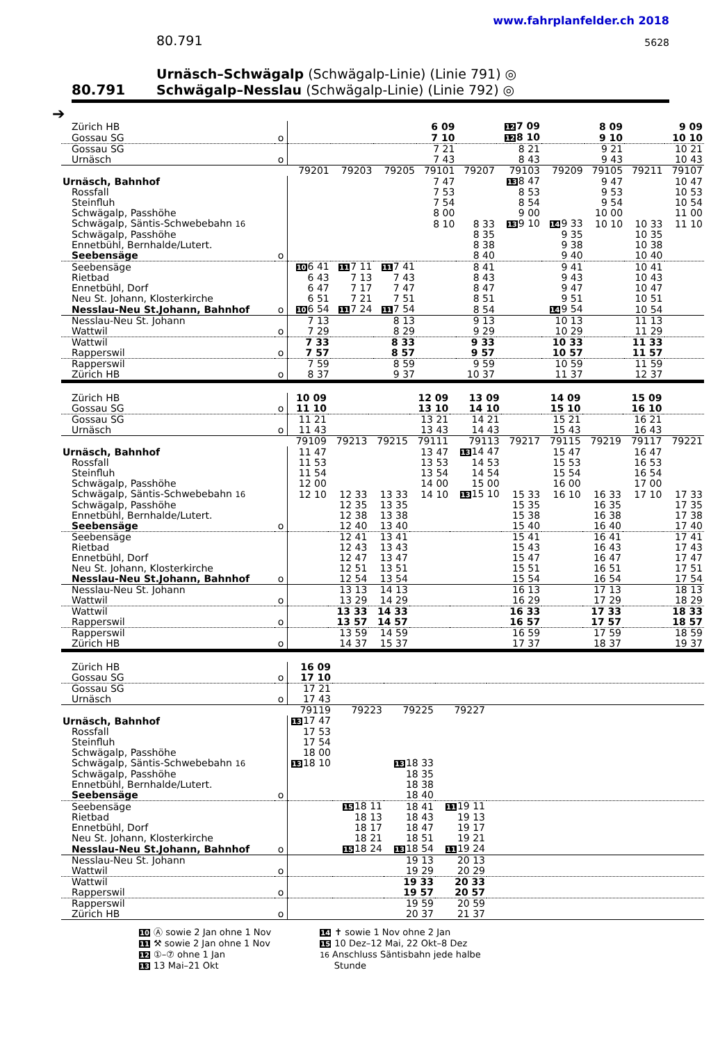www.fahrplanfelder.ch 2018
80.791 5628
80.791
Urnäsch–Schwägalp (Schwägalp-Linie) (Linie 791) ◎
Schwägalp–Nesslau (Schwägalp-Linie) (Linie 792) ◎
➔
| Zürich HB | | | | | 6 09 | | 12 7 09 | | 8 09 | | 9 09 |
| Gossau SG | o | | | | 7 10 | | 12 8 10 | | 9 10 | | 10 10 |
| Gossau SG | | | | | 7 21 | | 8 21 | | 9 21 | | 10 21 |
| Urnäsch | o | | | | 7 43 | | 8 43 | | 9 43 | | 10 43 |
| | | 79201 | 79203 | 79205 | 79101 | 79207 | 79103 | 79209 | 79105 | 79211 | 79107 |
| Urnäsch, Bahnhof | | | | | 7 47 | | 13 8 47 | | 9 47 | | 10 47 |
| Rossfall | | | | | 7 53 | | 8 53 | | 9 53 | | 10 53 |
| Steinfluh | | | | | 7 54 | | 8 54 | | 9 54 | | 10 54 |
| Schwägalp, Passhöhe | | | | | 8 00 | | 9 00 | | 10 00 | | 11 00 |
| Schwägalp, Säntis-Schwebebahn 16 | | | | | 8 10 | 8 33 | 13 9 10 | 14 9 33 | 10 10 | 10 33 | 11 10 |
| Schwägalp, Passhöhe | | | | | | 8 35 | | 9 35 | | 10 35 | |
| Ennetbühl, Bernhalde/Lutert. | | | | | | 8 38 | | 9 38 | | 10 38 | |
| Seebensäge | o | | | | | 8 40 | | 9 40 | | 10 40 | |
| Seebensäge | | 10 6 41 | 11 7 11 | 11 7 41 | | 8 41 | | 9 41 | | 10 41 | |
| Rietbad | | 6 43 | 7 13 | 7 43 | | 8 43 | | 9 43 | | 10 43 | |
| Ennetbühl, Dorf | | 6 47 | 7 17 | 7 47 | | 8 47 | | 9 47 | | 10 47 | |
| Neu St. Johann, Klosterkirche | | 6 51 | 7 21 | 7 51 | | 8 51 | | 9 51 | | 10 51 | |
| Nesslau-Neu St.Johann, Bahnhof | o | 10 6 54 | 11 7 24 | 11 7 54 | | 8 54 | | 14 9 54 | | 10 54 | |
| Nesslau-Neu St. Johann | | 7 13 | | 8 13 | | 9 13 | | 10 13 | | 11 13 | |
| Wattwil | o | 7 29 | | 8 29 | | 9 29 | | 10 29 | | 11 29 | |
| Wattwil | | 7 33 | | 8 33 | | 9 33 | | 10 33 | | 11 33 | |
| Rapperswil | o | 7 57 | | 8 57 | | 9 57 | | 10 57 | | 11 57 | |
| Rapperswil | | 7 59 | | 8 59 | | 9 59 | | 10 59 | | 11 59 | |
| Zürich HB | o | 8 37 | | 9 37 | | 10 37 | | 11 37 | | 12 37 | |
| Zürich HB | | 10 09 | | | 12 09 | 13 09 | | 14 09 | | 15 09 | |
| Gossau SG | o | 11 10 | | | 13 10 | 14 10 | | 15 10 | | 16 10 | |
| Gossau SG | | 11 21 | | | 13 21 | 14 21 | | 15 21 | | 16 21 | |
| Urnäsch | o | 11 43 | | | 13 43 | 14 43 | | 15 43 | | 16 43 | |
| | | 79109 | 79213 | 79215 | 79111 | 79113 | 79217 | 79115 | 79219 | 79117 | 79221 |
| Urnäsch, Bahnhof | | 11 47 | | | 13 47 | 13 14 47 | | 15 47 | | 16 47 | |
| Rossfall | | 11 53 | | | 13 53 | 14 53 | | 15 53 | | 16 53 | |
| Steinfluh | | 11 54 | | | 13 54 | 14 54 | | 15 54 | | 16 54 | |
| Schwägalp, Passhöhe | | 12 00 | | | 14 00 | 15 00 | | 16 00 | | 17 00 | |
| Schwägalp, Säntis-Schwebebahn 16 | | 12 10 | 12 33 | 13 33 | 14 10 | 13 15 10 | 15 33 | 16 10 | 16 33 | 17 10 | 17 33 |
| Schwägalp, Passhöhe | | | 12 35 | 13 35 | | | 15 35 | | 16 35 | | 17 35 |
| Ennetbühl, Bernhalde/Lutert. | | | 12 38 | 13 38 | | | 15 38 | | 16 38 | | 17 38 |
| Seebensäge | o | | 12 40 | 13 40 | | | 15 40 | | 16 40 | | 17 40 |
| Seebensäge | | | 12 41 | 13 41 | | | 15 41 | | 16 41 | | 17 41 |
| Rietbad | | | 12 43 | 13 43 | | | 15 43 | | 16 43 | | 17 43 |
| Ennetbühl, Dorf | | | 12 47 | 13 47 | | | 15 47 | | 16 47 | | 17 47 |
| Neu St. Johann, Klosterkirche | | | 12 51 | 13 51 | | | 15 51 | | 16 51 | | 17 51 |
| Nesslau-Neu St.Johann, Bahnhof | o | | 12 54 | 13 54 | | | 15 54 | | 16 54 | | 17 54 |
| Nesslau-Neu St. Johann | | | 13 13 | 14 13 | | | 16 13 | | 17 13 | | 18 13 |
| Wattwil | o | | 13 29 | 14 29 | | | 16 29 | | 17 29 | | 18 29 |
| Wattwil | | | 13 33 | 14 33 | | | 16 33 | | 17 33 | | 18 33 |
| Rapperswil | o | | 13 57 | 14 57 | | | 16 57 | | 17 57 | | 18 57 |
| Rapperswil | | | 13 59 | 14 59 | | | 16 59 | | 17 59 | | 18 59 |
| Zürich HB | o | | 14 37 | 15 37 | | | 17 37 | | 18 37 | | 19 37 |
| Zürich HB | | 16 09 | | | | |
| Gossau SG | o | 17 10 | | | | |
| Gossau SG | | 17 21 | | | | |
| Urnäsch | o | 17 43 | | | | |
| | | 79119 | 79223 | 79225 | 79227 | |
| Urnäsch, Bahnhof | | 13 17 47 | | | | |
| Rossfall | | 17 53 | | | | |
| Steinfluh | | 17 54 | | | | |
| Schwägalp, Passhöhe | | 18 00 | | | | |
| Schwägalp, Säntis-Schwebebahn 16 | | 13 18 10 | | 13 18 33 | | |
| Schwägalp, Passhöhe | | | | 18 35 | | |
| Ennetbühl, Bernhalde/Lutert. | | | | 18 38 | | |
| Seebensäge | o | | | 18 40 | | |
| Seebensäge | | | 15 18 11 | 18 41 | 11 19 11 | |
| Rietbad | | | 18 13 | 18 43 | 19 13 | |
| Ennetbühl, Dorf | | | 18 17 | 18 47 | 19 17 | |
| Neu St. Johann, Klosterkirche | | | 18 21 | 18 51 | 19 21 | |
| Nesslau-Neu St.Johann, Bahnhof | o | | 15 18 24 | 13 18 54 | 11 19 24 | |
| Nesslau-Neu St. Johann | | | | 19 13 | 20 13 | |
| Wattwil | o | | | 19 29 | 20 29 | |
| Wattwil | | | | 19 33 | 20 33 | |
| Rapperswil | o | | | 19 57 | 20 57 | |
| Rapperswil | | | | 19 59 | 20 59 | |
| Zürich HB | o | | | 20 37 | 21 37 | |
10 Ⓐ sowie 2 Jan ohne 1 Nov
11 ⚒ sowie 2 Jan ohne 1 Nov
12 ①–⑦ ohne 1 Jan
13 13 Mai–21 Okt
14 ✝ sowie 1 Nov ohne 2 Jan
15 10 Dez–12 Mai, 22 Okt–8 Dez
16 Anschluss Säntisbahn jede halbe
Stunde